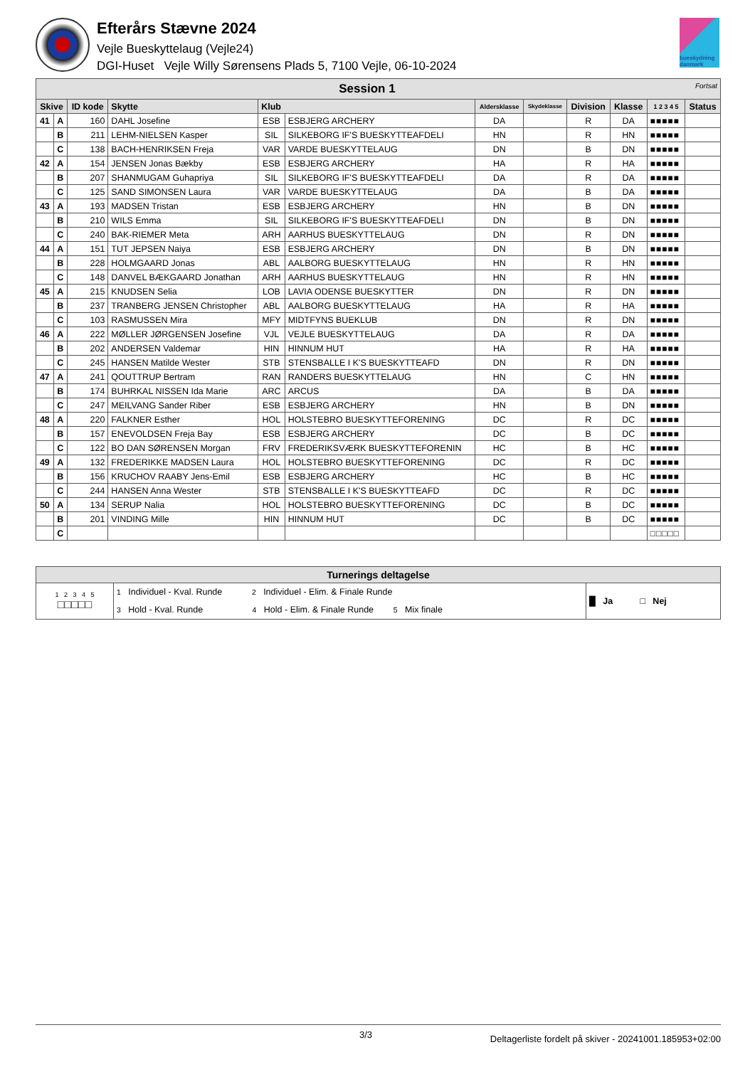Efterårs Stævne 2024
Vejle Bueskyttelaug (Vejle24)
DGI-Huset Vejle Willy Sørensens Plads 5, 7100 Vejle, 06-10-2024
bueskydning danmark
| Session 1 Fortsat | | | | | | | | | | | |
| --- | --- | --- | --- | --- | --- | --- | --- | --- | --- | --- | --- |
| Skive | | ID kode | Skytte | Klub | | Aldersklasse | Skydeklasse | Division | Klasse | 1 2 3 4 5 | Status |
| 41 | A | 160 | DAHL Josefine | ESB | ESBJERG ARCHERY | DA | | R | DA | ■■■■■ | |
| | B | 211 | LEHM-NIELSEN Kasper | SIL | SILKEBORG IF'S BUESKYTTEAFDELI | HN | | R | HN | ■■■■■ | |
| | C | 138 | BACH-HENRIKSEN Freja | VAR | VARDE BUESKYTTELAUG | DN | | B | DN | ■■■■■ | |
| 42 | A | 154 | JENSEN Jonas Bækby | ESB | ESBJERG ARCHERY | HA | | R | HA | ■■■■■ | |
| | B | 207 | SHANMUGAM Guhapriya | SIL | SILKEBORG IF'S BUESKYTTEAFDELI | DA | | R | DA | ■■■■■ | |
| | C | 125 | SAND SIMONSEN Laura | VAR | VARDE BUESKYTTELAUG | DA | | B | DA | ■■■■■ | |
| 43 | A | 193 | MADSEN Tristan | ESB | ESBJERG ARCHERY | HN | | B | DN | ■■■■■ | |
| | B | 210 | WILS Emma | SIL | SILKEBORG IF'S BUESKYTTEAFDELI | DN | | B | DN | ■■■■■ | |
| | C | 240 | BAK-RIEMER Meta | ARH | AARHUS BUESKYTTELAUG | DN | | R | DN | ■■■■■ | |
| 44 | A | 151 | TUT JEPSEN Naiya | ESB | ESBJERG ARCHERY | DN | | B | DN | ■■■■■ | |
| | B | 228 | HOLMGAARD Jonas | ABL | AALBORG BUESKYTTELAUG | HN | | R | HN | ■■■■■ | |
| | C | 148 | DANVEL BÆKGAARD Jonathan | ARH | AARHUS BUESKYTTELAUG | HN | | R | HN | ■■■■■ | |
| 45 | A | 215 | KNUDSEN Selia | LOB | LAVIA ODENSE BUESKYTTER | DN | | R | DN | ■■■■■ | |
| | B | 237 | TRANBERG JENSEN Christopher | ABL | AALBORG BUESKYTTELAUG | HA | | R | HA | ■■■■■ | |
| | C | 103 | RASMUSSEN Mira | MFY | MIDTFYNS BUEKLUB | DN | | R | DN | ■■■■■ | |
| 46 | A | 222 | MØLLER JØRGENSEN Josefine | VJL | VEJLE BUESKYTTELAUG | DA | | R | DA | ■■■■■ | |
| | B | 202 | ANDERSEN Valdemar | HIN | HINNUM HUT | HA | | R | HA | ■■■■■ | |
| | C | 245 | HANSEN Matilde Wester | STB | STENSBALLE I K'S BUESKYTTEAFD | DN | | R | DN | ■■■■■ | |
| 47 | A | 241 | QOUTTRUP Bertram | RAN | RANDERS BUESKYTTELAUG | HN | | C | HN | ■■■■■ | |
| | B | 174 | BUHRKAL NISSEN Ida Marie | ARC | ARCUS | DA | | B | DA | ■■■■■ | |
| | C | 247 | MEILVANG Sander Riber | ESB | ESBJERG ARCHERY | HN | | B | DN | ■■■■■ | |
| 48 | A | 220 | FALKNER Esther | HOL | HOLSTEBRO BUESKYTTEFORENING | DC | | R | DC | ■■■■■ | |
| | B | 157 | ENEVOLDSEN Freja Bay | ESB | ESBJERG ARCHERY | DC | | B | DC | ■■■■■ | |
| | C | 122 | BO DAN SØRENSEN Morgan | FRV | FREDERIKSVÆRK BUESKYTTEFORENIN | HC | | B | HC | ■■■■■ | |
| 49 | A | 132 | FREDERIKKE MADSEN Laura | HOL | HOLSTEBRO BUESKYTTEFORENING | DC | | R | DC | ■■■■■ | |
| | B | 156 | KRUCHOV RAABY Jens-Emil | ESB | ESBJERG ARCHERY | HC | | B | HC | ■■■■■ | |
| | C | 244 | HANSEN Anna Wester | STB | STENSBALLE I K'S BUESKYTTEAFD | DC | | R | DC | ■■■■■ | |
| 50 | A | 134 | SERUP Nalia | HOL | HOLSTEBRO BUESKYTTEFORENING | DC | | B | DC | ■■■■■ | |
| | B | 201 | VINDING Mille | HIN | HINNUM HUT | DC | | B | DC | ■■■■■ | |
| | C | | | | | | | | | □□□□□ | |
| Turnerings deltagelse | | |
| --- | --- | --- |
| 1 2 3 4 5 □□□□□ | 1 Individuel - Kval. Runde 2 Individuel - Elim. & Finale Runde 3 Hold - Kval. Runde 4 Hold - Elim. & Finale Runde 5 Mix finale | █ Ja □ Nej |
3/3 Deltagerliste fordelt på skiver - 20241001.185953+02:00